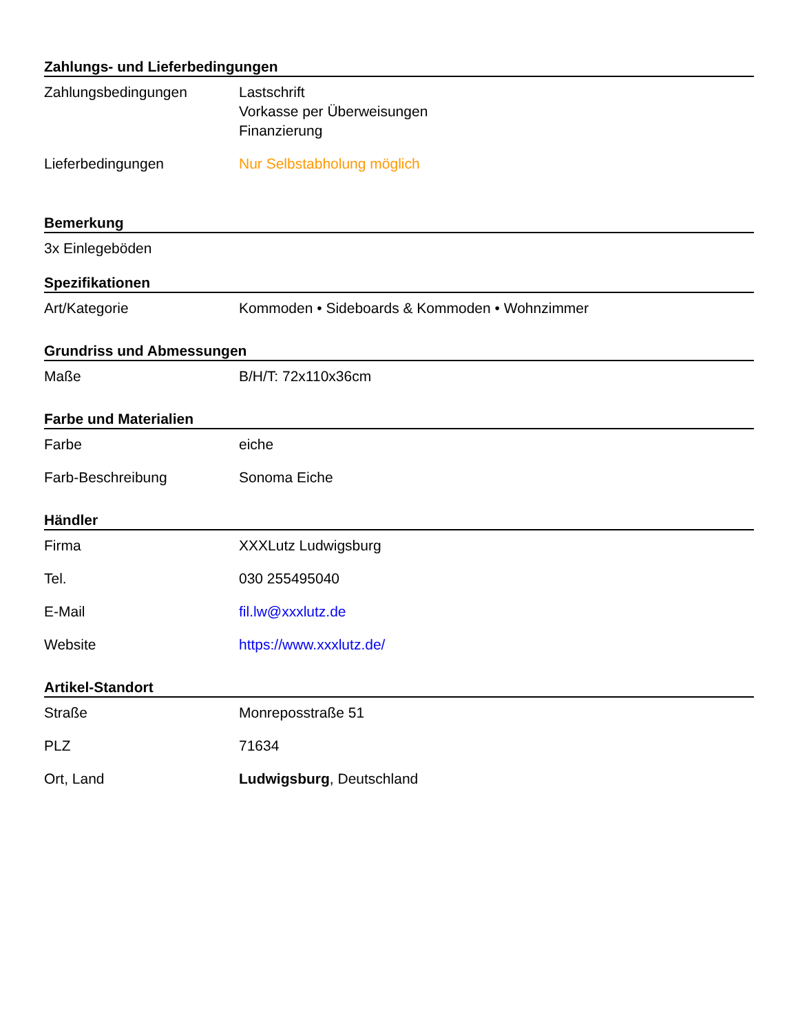Zahlungs- und Lieferbedingungen
| Zahlungsbedingungen | Lastschrift Vorkasse per Überweisungen Finanzierung |
| Lieferbedingungen | Nur Selbstabholung möglich |
Bemerkung
3x Einlegeböden
Spezifikationen
| Art/Kategorie | Kommoden • Sideboards & Kommoden • Wohnzimmer |
Grundriss und Abmessungen
| Maße | B/H/T: 72x110x36cm |
Farbe und Materialien
| Farbe | eiche |
| Farb-Beschreibung | Sonoma Eiche |
Händler
| Firma | XXXLutz Ludwigsburg |
| Tel. | 030 255495040 |
| E-Mail | fil.lw@xxxlutz.de |
| Website | https://www.xxxlutz.de/ |
Artikel-Standort
| Straße | Monreposstraße 51 |
| PLZ | 71634 |
| Ort, Land | Ludwigsburg , Deutschland |